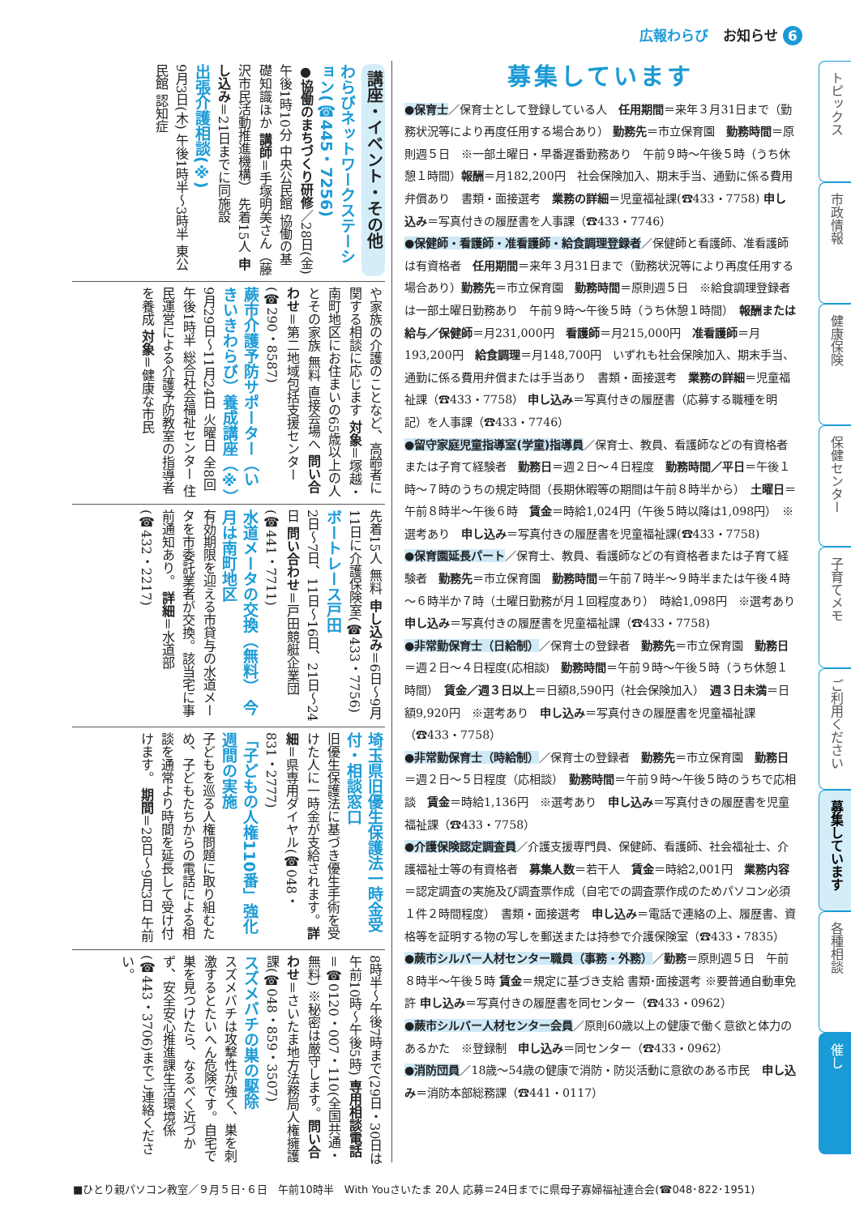広報わらび お知らせ 6
講座・イベント・その他
わらびネットワークステーション(☎445・7256)
●協働のまちづくり研修／28日(金) 午後1時10分 中央公民館 協働の基礎知識ほか 講師＝手塚明美さん（藤沢市民活動推進機構） 先着15人 申し込み＝21日までに同施設
出張介護相談(※)
9月3日(木) 午後1時半～3時半 東公民館 認知症
や家族の介護のことなど、高齢者に関する相談に応じます 対象＝塚越・南町地区にお住まいの65歳以上の人とその家族 無料 直接会場へ 問い合わせ＝第二地域包括支援センター(☎290・8587)
蕨市介護予防サポーター（いきいきわらび）養成講座（※）
9月29日～11月24日 火曜日 全8回 午後1時半 総合社会福祉センター 住民運営による介護予防教室の指導者を養成 対象＝健康な市民
先着15人 無料 申し込み＝6日～9月11日に介護保険室(☎433・7756)
ボートレース戸田
2日～7日、11日～16日、21日～24日 問い合わせ＝戸田競艇企業団(☎441・7711)
水道メータの交換（無料） 今月は南町地区
有効期限を迎える市貸与の水道メータを市委託業者が交換。該当宅に事前通知あり。 詳細＝水道部(☎432・2217)
埼玉県旧優生保護法一時金受付・相談窓口
旧優生保護法に基づき優生手術を受けた人に一時金が支給されます。詳細＝県専用ダイヤル(☎048・831・2777)
「子どもの人権110番」強化週間の実施
子どもを巡る人権問題に取り組むため、子どもたちからの電話による相談を通常より時間を延長して受け付けます。 期間＝28日～9月3日 午前
8時半～午後7時まで(29日・30日は午前10時～午後5時) 専用相談電話＝☎0120・007・110(全国共通・無料) ※秘密は厳守します。問い合わせ＝さいたま地方法務局人権擁護課(☎048・859・3507)
スズメバチの巣の駆除
スズメバチは攻撃性が強く、巣を刺激するとたいへん危険です。自宅で巣を見つけたら、なるべく近づかず、安全安心推進課生活環境係(☎443・3706)までご連絡ください。
募集しています
●保育士／保育士として登録している人　任用期間＝来年３月31日まで（勤務状況等により再度任用する場合あり） 勤務先＝市立保育園　勤務時間＝原則週５日　※一部土曜日・早番遅番勤務あり　午前９時～午後５時（うち休憩１時間）報酬＝月182,200円　社会保険加入、期末手当、通勤に係る費用弁償あり　書類・面接選考　業務の詳細＝児童福祉課(☎433・7758) 申し込み＝写真付きの履歴書を人事課（☎433・7746）
●保健師・看護師・准看護師・給食調理登録者／保健師と看護師、准看護師は有資格者　任用期間＝来年３月31日まで（勤務状況等により再度任用する場合あり）勤務先＝市立保育園　勤務時間＝原則週５日　※給食調理登録者は一部土曜日勤務あり　午前９時～午後５時（うち休憩１時間）　報酬または給与／保健師＝月231,000円　看護師＝月215,000円　准看護師＝月193,200円　給食調理＝月148,700円　いずれも社会保険加入、期末手当、通勤に係る費用弁償または手当あり　書類・面接選考　業務の詳細＝児童福祉課（☎433・7758） 申し込み＝写真付きの履歴書（応募する職種を明記）を人事課（☎433・7746）
●留守家庭児童指導室(学童)指導員／保育士、教員、看護師などの有資格者または子育て経験者　勤務日＝週２日～４日程度　勤務時間／平日＝午後１時～７時のうちの規定時間（長期休暇等の期間は午前８時半から）　土曜日＝午前８時半～午後６時　賃金＝時給1,024円（午後５時以降は1,098円）　※選考あり　申し込み＝写真付きの履歴書を児童福祉課(☎433・7758)
●保育園延長パート／保育士、教員、看護師などの有資格者または子育て経験者　勤務先＝市立保育園　勤務時間＝午前７時半～９時半または午後４時～６時半か７時（土曜日勤務が月１回程度あり）　時給1,098円　※選考あり　申し込み＝写真付きの履歴書を児童福祉課（☎433・7758)
●非常勤保育士（日給制）／保育士の登録者　勤務先＝市立保育園　勤務日＝週２日～４日程度(応相談)　勤務時間＝午前９時～午後５時（うち休憩１時間）　賃金／週３日以上＝日額8,590円（社会保険加入）　週３日未満＝日額9,920円　※選考あり　申し込み＝写真付きの履歴書を児童福祉課（☎433・7758）
●非常勤保育士（時給制）／保育士の登録者　勤務先＝市立保育園　勤務日＝週２日～５日程度（応相談）　勤務時間＝午前９時～午後５時のうちで応相談　賃金＝時給1,136円　※選考あり　申し込み＝写真付きの履歴書を児童福祉課（☎433・7758）
●介護保険認定調査員／介護支援専門員、保健師、看護師、社会福祉士、介護福祉士等の有資格者　募集人数＝若干人　賃金＝時給2,001円　業務内容＝認定調査の実施及び調査票作成（自宅での調査票作成のためパソコン必須　１件２時間程度）　書類・面接選考　申し込み＝電話で連絡の上、履歴書、資格等を証明する物の写しを郵送または持参で介護保険室（☎433・7835）
●蕨市シルバー人材センター職員（事務・外務）／勤務＝原則週５日　午前８時半～午後５時 賃金＝規定に基づき支給 書類･面接選考 ※要普通自動車免許 申し込み＝写真付きの履歴書を同センター（☎433・0962）
●蕨市シルバー人材センター会員／原則60歳以上の健康で働く意欲と体力のあるかた　※登録制　申し込み＝同センター（☎433・0962）
●消防団員／18歳～54歳の健康で消防・防災活動に意欲のある市民　申し込み＝消防本部総務課（☎441・0117）
トピックス
市政情報
健康保険
保健センター
子育てメモ
ご利用ください
募集しています
各種相談
催し
■ひとり親パソコン教室／９月５日･６日　午前10時半　With Youさいたま 20人 応募＝24日までに県母子寡婦福祉連合会(☎048･822･1951)